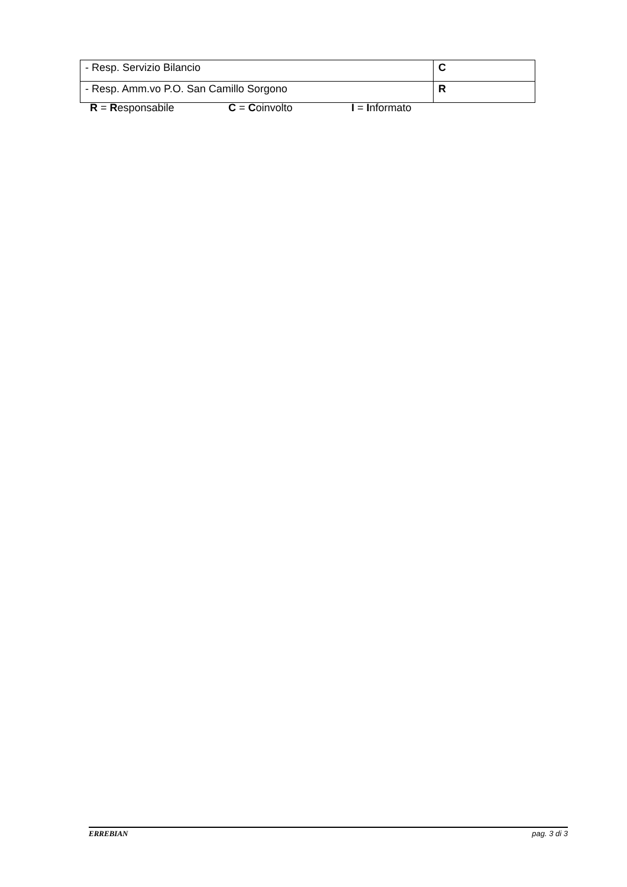| - Resp. Servizio Bilancio | C |
| - Resp. Amm.vo P.O. San Camillo Sorgono | R |
R = Responsabile C = Coinvolto I = Informato
ERREBIAN pag. 3 di 3